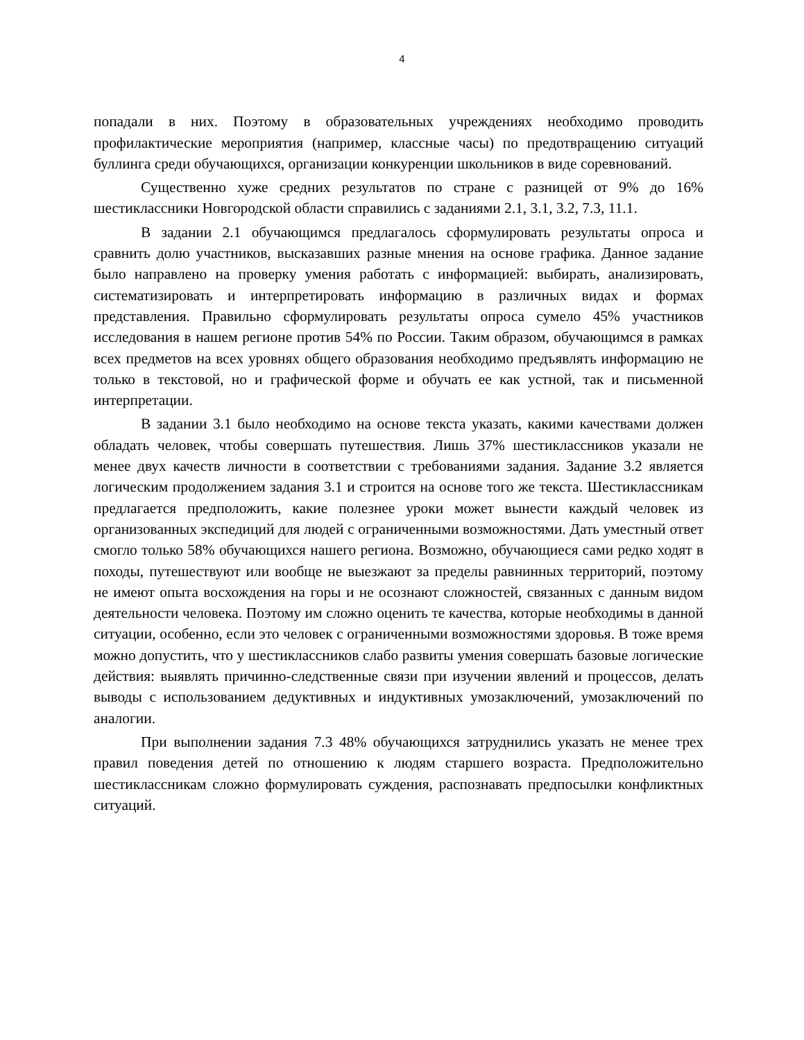4
попадали в них. Поэтому в образовательных учреждениях необходимо проводить профилактические мероприятия (например, классные часы) по предотвращению ситуаций буллинга среди обучающихся, организации конкуренции школьников в виде соревнований.
Существенно хуже средних результатов по стране с разницей от 9% до 16% шестиклассники Новгородской области справились с заданиями 2.1, 3.1, 3.2, 7.3, 11.1.
В задании 2.1 обучающимся предлагалось сформулировать результаты опроса и сравнить долю участников, высказавших разные мнения на основе графика. Данное задание было направлено на проверку умения работать с информацией: выбирать, анализировать, систематизировать и интерпретировать информацию в различных видах и формах представления. Правильно сформулировать результаты опроса сумело 45% участников исследования в нашем регионе против 54% по России. Таким образом, обучающимся в рамках всех предметов на всех уровнях общего образования необходимо предъявлять информацию не только в текстовой, но и графической форме и обучать ее как устной, так и письменной интерпретации.
В задании 3.1 было необходимо на основе текста указать, какими качествами должен обладать человек, чтобы совершать путешествия. Лишь 37% шестиклассников указали не менее двух качеств личности в соответствии с требованиями задания. Задание 3.2 является логическим продолжением задания 3.1 и строится на основе того же текста. Шестиклассникам предлагается предположить, какие полезнее уроки может вынести каждый человек из организованных экспедиций для людей с ограниченными возможностями. Дать уместный ответ смогло только 58% обучающихся нашего региона. Возможно, обучающиеся сами редко ходят в походы, путешествуют или вообще не выезжают за пределы равнинных территорий, поэтому не имеют опыта восхождения на горы и не осознают сложностей, связанных с данным видом деятельности человека. Поэтому им сложно оценить те качества, которые необходимы в данной ситуации, особенно, если это человек с ограниченными возможностями здоровья. В тоже время можно допустить, что у шестиклассников слабо развиты умения совершать базовые логические действия: выявлять причинно-следственные связи при изучении явлений и процессов, делать выводы с использованием дедуктивных и индуктивных умозаключений, умозаключений по аналогии.
При выполнении задания 7.3 48% обучающихся затруднились указать не менее трех правил поведения детей по отношению к людям старшего возраста. Предположительно шестиклассникам сложно формулировать суждения, распознавать предпосылки конфликтных ситуаций.